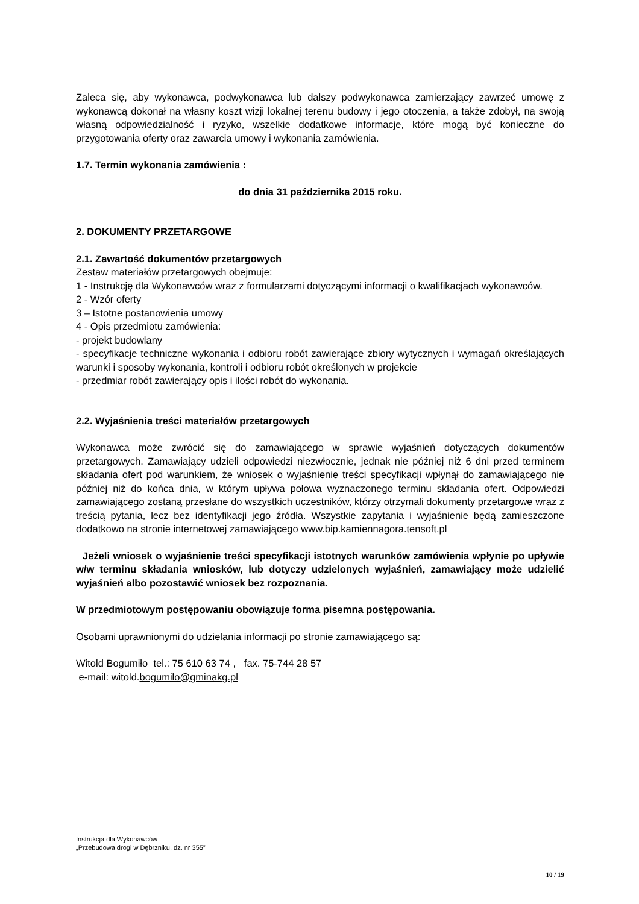Zaleca się, aby wykonawca, podwykonawca lub dalszy podwykonawca zamierzający zawrzeć umowę z wykonawcą dokonał na własny koszt wizji lokalnej terenu budowy i jego otoczenia, a także zdobył, na swoją własną odpowiedzialność i ryzyko, wszelkie dodatkowe informacje, które mogą być konieczne do przygotowania oferty oraz zawarcia umowy i wykonania zamówienia.
1.7. Termin wykonania zamówienia :
do dnia 31 października 2015 roku.
2. DOKUMENTY PRZETARGOWE
2.1. Zawartość dokumentów przetargowych
Zestaw materiałów przetargowych obejmuje:
1 - Instrukcję dla Wykonawców wraz z formularzami dotyczącymi informacji o kwalifikacjach wykonawców.
2 - Wzór oferty
3 – Istotne postanowienia umowy
4 - Opis przedmiotu zamówienia:
- projekt budowlany
- specyfikacje techniczne wykonania i odbioru robót zawierające zbiory wytycznych i wymagań określających warunki i sposoby wykonania, kontroli i odbioru robót określonych w projekcie
- przedmiar robót zawierający opis i ilości robót do wykonania.
2.2. Wyjaśnienia treści materiałów przetargowych
Wykonawca może zwrócić się do zamawiającego w sprawie wyjaśnień dotyczących dokumentów przetargowych. Zamawiający udzieli odpowiedzi niezwłocznie, jednak nie później niż 6 dni przed terminem składania ofert pod warunkiem, że wniosek o wyjaśnienie treści specyfikacji wpłynął do zamawiającego nie później niż do końca dnia, w którym upływa połowa wyznaczonego terminu składania ofert. Odpowiedzi zamawiającego zostaną przesłane do wszystkich uczestników, którzy otrzymali dokumenty przetargowe wraz z treścią pytania, lecz bez identyfikacji jego źródła. Wszystkie zapytania i wyjaśnienie będą zamieszczone dodatkowo na stronie internetowej zamawiającego www.bip.kamiennagora.tensoft.pl
Jeżeli wniosek o wyjaśnienie treści specyfikacji istotnych warunków zamówienia wpłynie po upływie w/w terminu składania wniosków, lub dotyczy udzielonych wyjaśnień, zamawiający może udzielić wyjaśnień albo pozostawić wniosek bez rozpoznania.
W przedmiotowym postępowaniu obowiązuje forma pisemna postępowania.
Osobami uprawnionymi do udzielania informacji po stronie zamawiającego są:
Witold Bogumiło tel.: 75 610 63 74 , fax. 75-744 28 57
e-mail: witold.bogumilo@gminakg.pl
Instrukcja dla Wykonawców
„Przebudowa drogi w Dębrzniku, dz. nr 355”
10 / 19